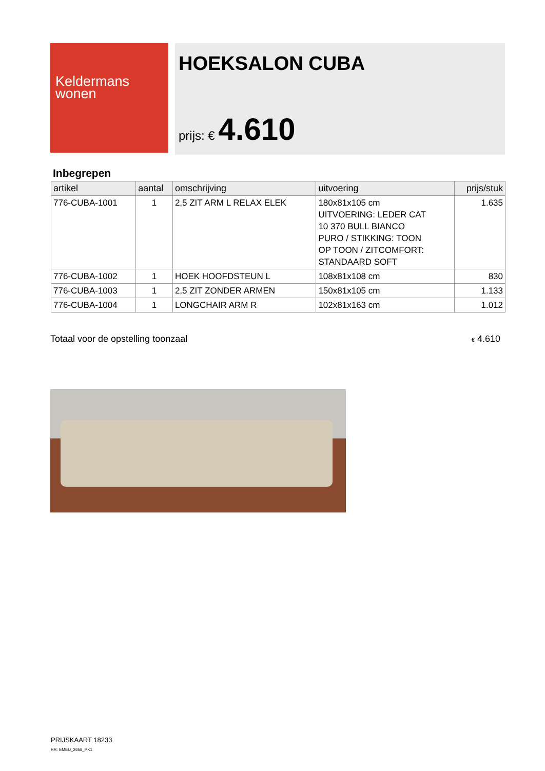Keldermans
wonen
HOEKSALON CUBA
prijs: € 4.610
Inbegrepen
| artikel | aantal | omschrijving | uitvoering | prijs/stuk |
| --- | --- | --- | --- | --- |
| 776-CUBA-1001 | 1 | 2,5 ZIT ARM L RELAX ELEK | 180x81x105 cm UITVOERING: LEDER CAT 10 370 BULL BIANCO PURO / STIKKING: TOON OP TOON / ZITCOMFORT: STANDAARD SOFT | 1.635 |
| 776-CUBA-1002 | 1 | HOEK HOOFDSTEUN L | 108x81x108 cm | 830 |
| 776-CUBA-1003 | 1 | 2,5 ZIT ZONDER ARMEN | 150x81x105 cm | 1.133 |
| 776-CUBA-1004 | 1 | LONGCHAIR ARM R | 102x81x163 cm | 1.012 |
Totaal voor de opstelling toonzaal € 4.610
PRIJSKAART 18233
RR: EMEU_2658_PK1